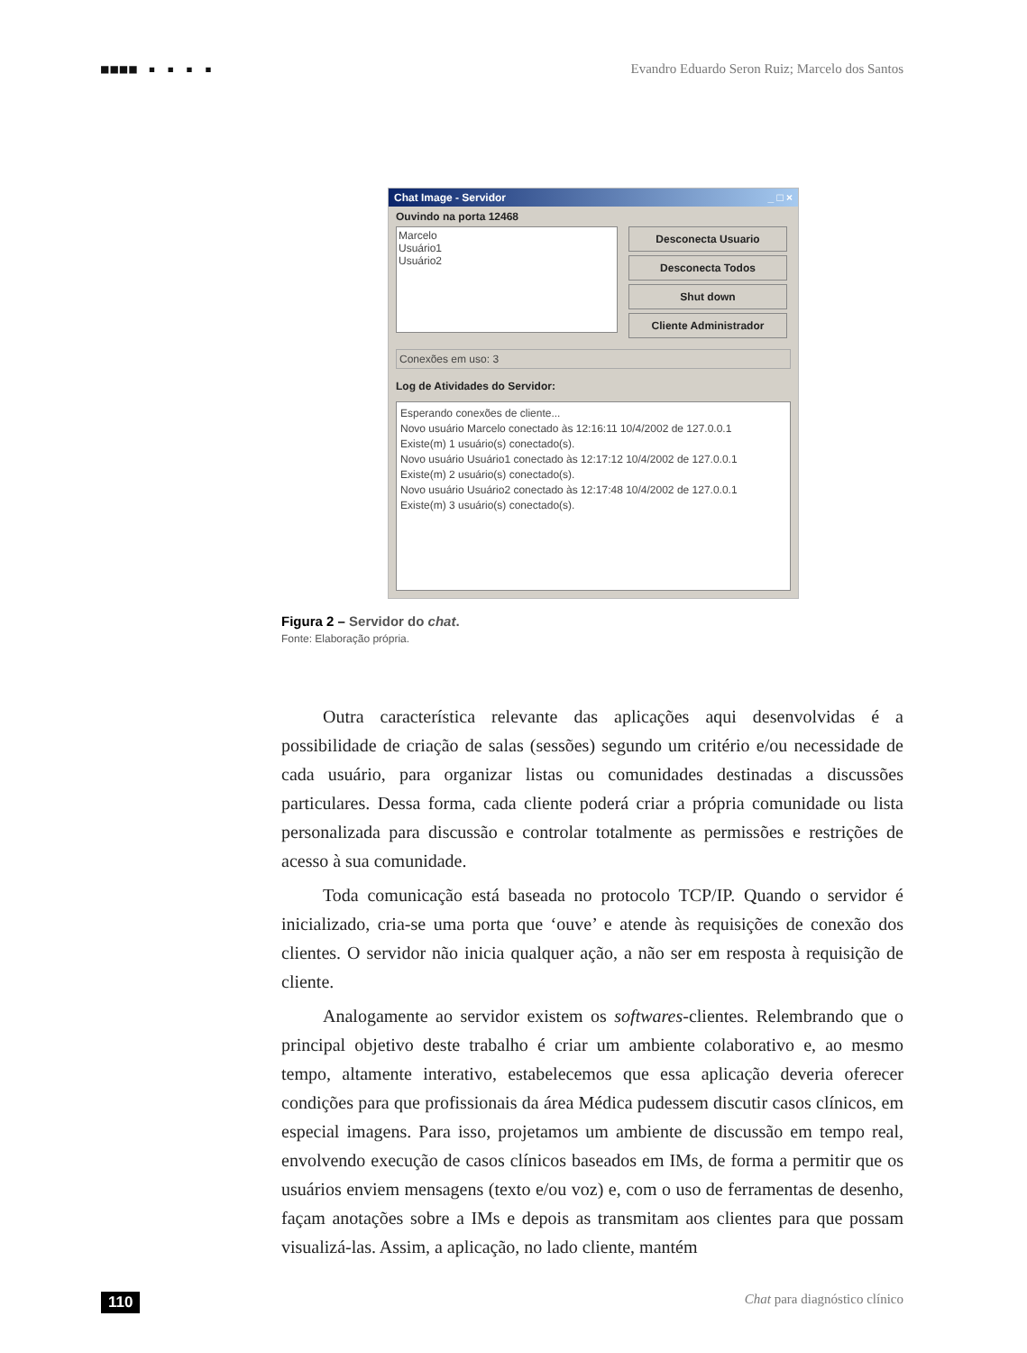■■■■ ▪ ▪ ▪ ▪ Evandro Eduardo Seron Ruiz; Marcelo dos Santos
Chat Image - Servidor _ □ ×
Ouvindo na porta 12468
Marcelo
Usuário1
Usuário2
Desconecta Usuario
Desconecta Todos
Shut down
Cliente Administrador
Conexões em uso: 3
Log de Atividades do Servidor:
Esperando conexões de cliente...
Novo usuário Marcelo conectado às 12:16:11 10/4/2002 de 127.0.0.1
Existe(m) 1 usuário(s) conectado(s).
Novo usuário Usuário1 conectado às 12:17:12 10/4/2002 de 127.0.0.1
Existe(m) 2 usuário(s) conectado(s).
Novo usuário Usuário2 conectado às 12:17:48 10/4/2002 de 127.0.0.1
Existe(m) 3 usuário(s) conectado(s).
Figura 2 – Servidor do chat.
Fonte: Elaboração própria.
Outra característica relevante das aplicações aqui desenvolvidas é a possibilidade de criação de salas (sessões) segundo um critério e/ou necessidade de cada usuário, para organizar listas ou comunidades destinadas a discussões particulares. Dessa forma, cada cliente poderá criar a própria comunidade ou lista personalizada para discussão e controlar totalmente as permissões e restrições de acesso à sua comunidade.
Toda comunicação está baseada no protocolo TCP/IP. Quando o servidor é inicializado, cria-se uma porta que ‘ouve’ e atende às requisições de conexão dos clientes. O servidor não inicia qualquer ação, a não ser em resposta à requisição de cliente.
Analogamente ao servidor existem os softwares-clientes. Relembrando que o principal objetivo deste trabalho é criar um ambiente colaborativo e, ao mesmo tempo, altamente interativo, estabelecemos que essa aplicação deveria oferecer condições para que profissionais da área Médica pudessem discutir casos clínicos, em especial imagens. Para isso, projetamos um ambiente de discussão em tempo real, envolvendo execução de casos clínicos baseados em IMs, de forma a permitir que os usuários enviem mensagens (texto e/ou voz) e, com o uso de ferramentas de desenho, façam anotações sobre a IMs e depois as transmitam aos clientes para que possam visualizá-las. Assim, a aplicação, no lado cliente, mantém
110 Chat para diagnóstico clínico